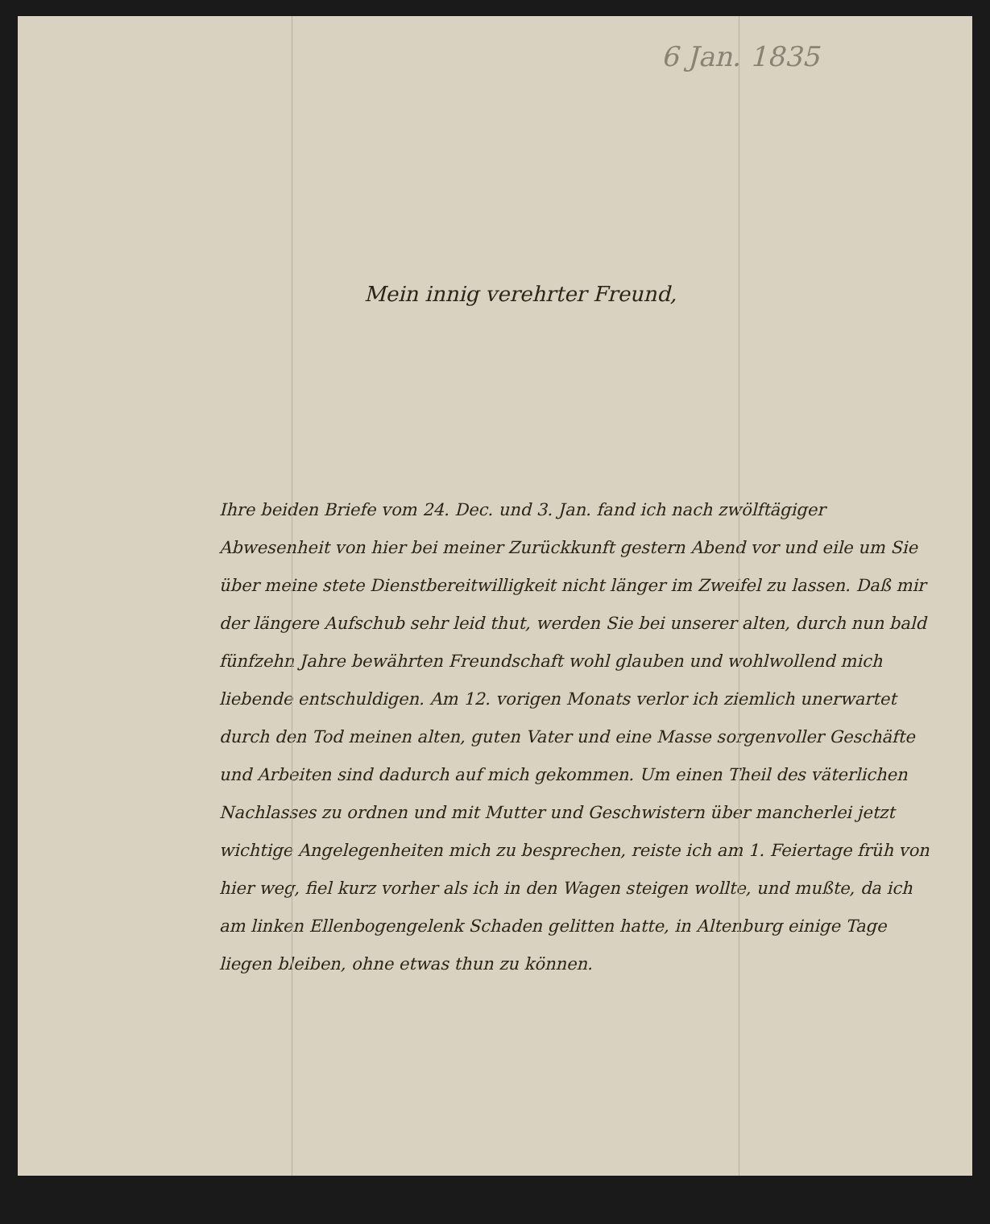6 Jan. 1835
Mein innig verehrter Freund,
Ihre beiden Briefe vom 24. Dec. und 3. Jan. fand ich nach zwölftägiger Abwesenheit von hier bei meiner Zurückkunft gestern Abend vor und eile um Sie über meine stete Dienstbereitwilligkeit nicht länger im Zweifel zu lassen. Daß mir der längere Aufschub sehr leid thut, werden Sie bei unserer alten, durch nun bald fünfzehn Jahre bewährten Freundschaft wohl glauben und wohlwollend mich liebende entschuldigen. Am 12. vorigen Monats verlor ich ziemlich unerwartet durch den Tod meinen alten, guten Vater und eine Masse sorgenvoller Geschäfte und Arbeiten sind dadurch auf mich gekommen. Um einen Theil des väterlichen Nachlasses zu ordnen und mit Mutter und Geschwistern über mancherlei jetzt wichtige Angelegenheiten mich zu besprechen, reiste ich am 1. Feiertage früh von hier weg, fiel kurz vorher als ich in den Wagen steigen wollte, und mußte, da ich am linken Ellenbogengelenk Schaden gelitten hatte, in Altenburg einige Tage liegen bleiben, ohne etwas thun zu können.